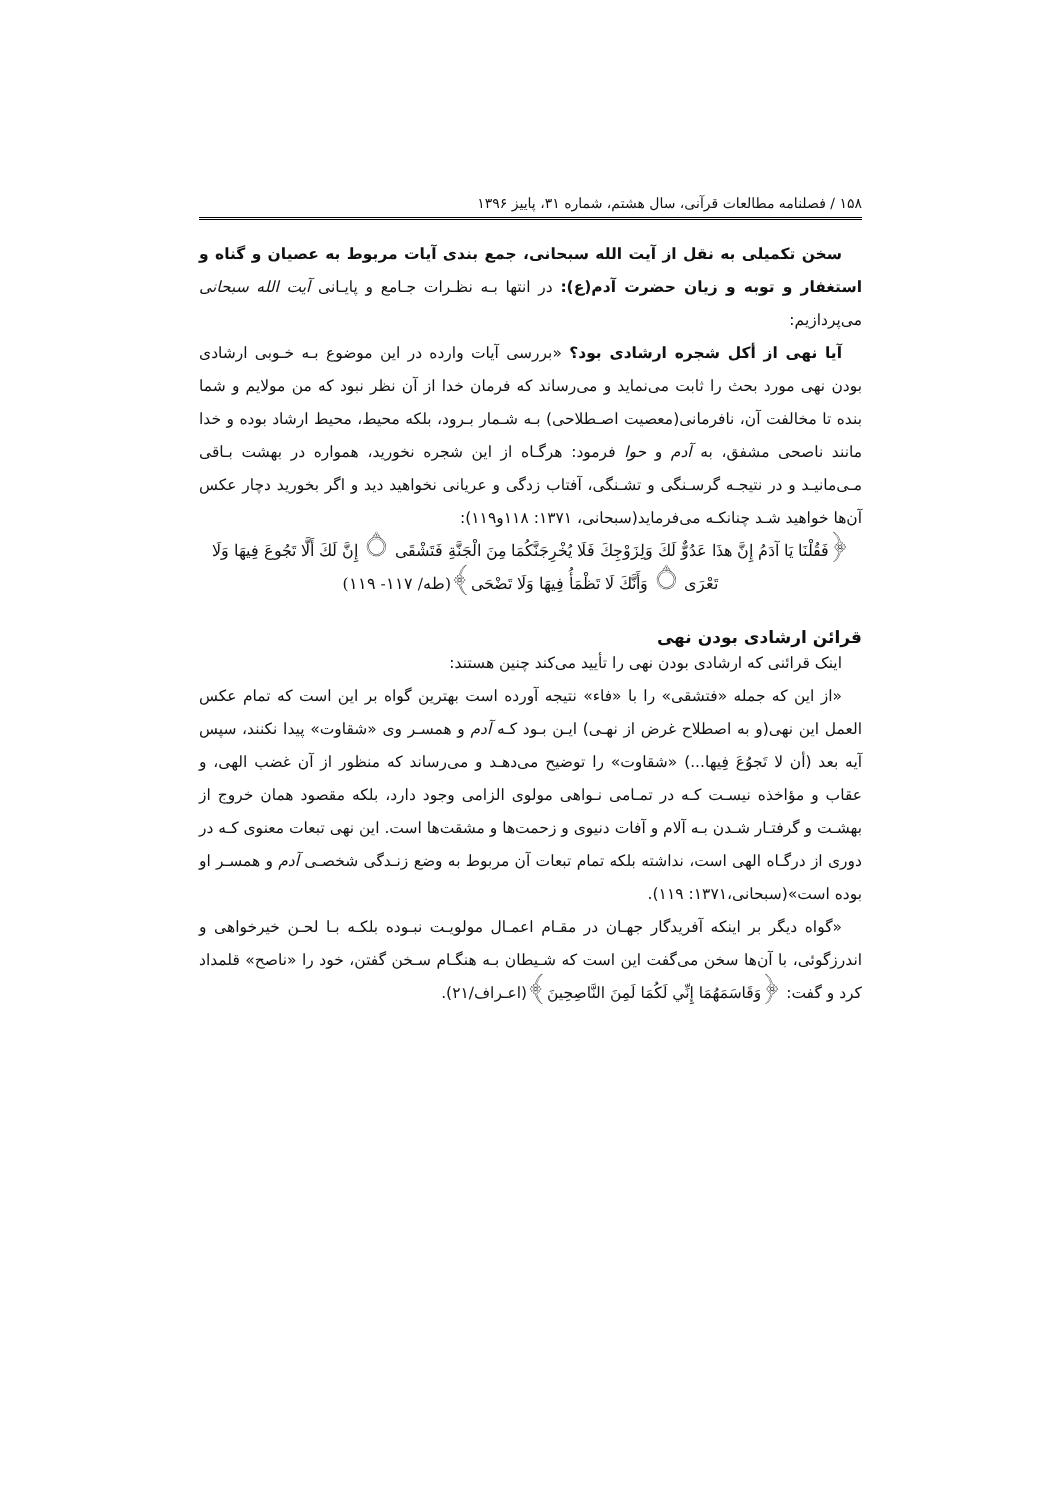۱۵۸ / فصلنامه مطالعات قرآنی، سال هشتم، شماره ۳۱، پاییز ۱۳۹۶
سخن تکمیلی به نقل از آیت الله سبحانی، جمع بندی آیات مربوط به عصیان و گناه و استغفار و توبه و زیان حضرت آدم(ع): در انتها بـه نظـرات جـامع و پایـانی آیت الله سبحانی می‌پردازیم:
آیا نهی از أکل شجره ارشادی بود؟ «بررسی آیات وارده در این موضوع بـه خـوبی ارشادی بودن نهی مورد بحث را ثابت می‌نماید و می‌رساند که فرمان خدا از آن نظر نبود که من مولایم و شما بنده تا مخالفت آن، نافرمانی(معصیت اصـطلاحی) بـه شـمار بـرود، بلکه محیط، محیط ارشاد بوده و خدا مانند ناصحی مشفق، به آدم و حوا فرمود: هرگـاه از این شجره نخورید، همواره در بهشت بـاقی مـی‌مانیـد و در نتیجـه گرسـنگی و تشـنگی، آفتاب زدگی و عریانی نخواهید دید و اگر بخورید دچار عکس آن‌ها خواهید شـد چنانکـه می‌فرماید(سبحانی، ۱۳۷۱: ۱۱۸و۱۱۹):
﴿فَقُلْنَا يَا آدَمُ إِنَّ هذَا عَدُوٌّ لَكَ وَلِزَوْجِكَ فَلَا يُخْرِجَنَّكُمَا مِنَ الْجَنَّةِ فَتَشْقَى ۝ إِنَّ لَكَ أَلَّا تَجُوعَ فِيهَا وَلَا تَعْرَى ۝ وَأَنَّكَ لَا تَظْمَأُ فِيهَا وَلَا تَضْحَى﴾(طه/ ۱۱۷- ۱۱۹)
قرائن ارشادی بودن نهی
اینک قرائنی که ارشادی بودن نهی را تأیید می‌کند چنین هستند:
«از این که جمله «فتشقی» را با «فاء» نتیجه آورده است بهترین گواه بر این است که تمام عکس العمل این نهی(و به اصطلاح غرض از نهـی) ایـن بـود کـه آدم و همسـر وی «شقاوت» پیدا نکنند، سپس آیه بعد (أن لا تَجوُعَ فِیها...) «شقاوت» را توضیح می‌دهـد و می‌رساند که منظور از آن غضب الهی، و عقاب و مؤاخذه نیسـت کـه در تمـامی نـواهی مولوی الزامی وجود دارد، بلکه مقصود همان خروج از بهشـت و گرفتـار شـدن بـه آلام و آفات دنیوی و زحمت‌ها و مشقت‌ها است. این نهی تبعات معنوی کـه در دوری از درگـاه الهی است، نداشته بلکه تمام تبعات آن مربوط به وضع زنـدگی شخصـی آدم و همسـر او بوده است»(سبحانی،۱۳۷۱: ۱۱۹).
«گواه دیگر بر اینکه آفریدگار جهـان در مقـام اعمـال مولویـت نبـوده بلکـه بـا لحـن خیرخواهی و اندرزگوئی، با آن‌ها سخن می‌گفت این است که شـیطان بـه هنگـام سـخن گفتن، خود را «ناصح» قلمداد کرد و گفت: ﴿وَقَاسَمَهُمَا إِنِّي لَكُمَا لَمِنَ النَّاصِحِينَ﴾(اعـراف/۲۱).